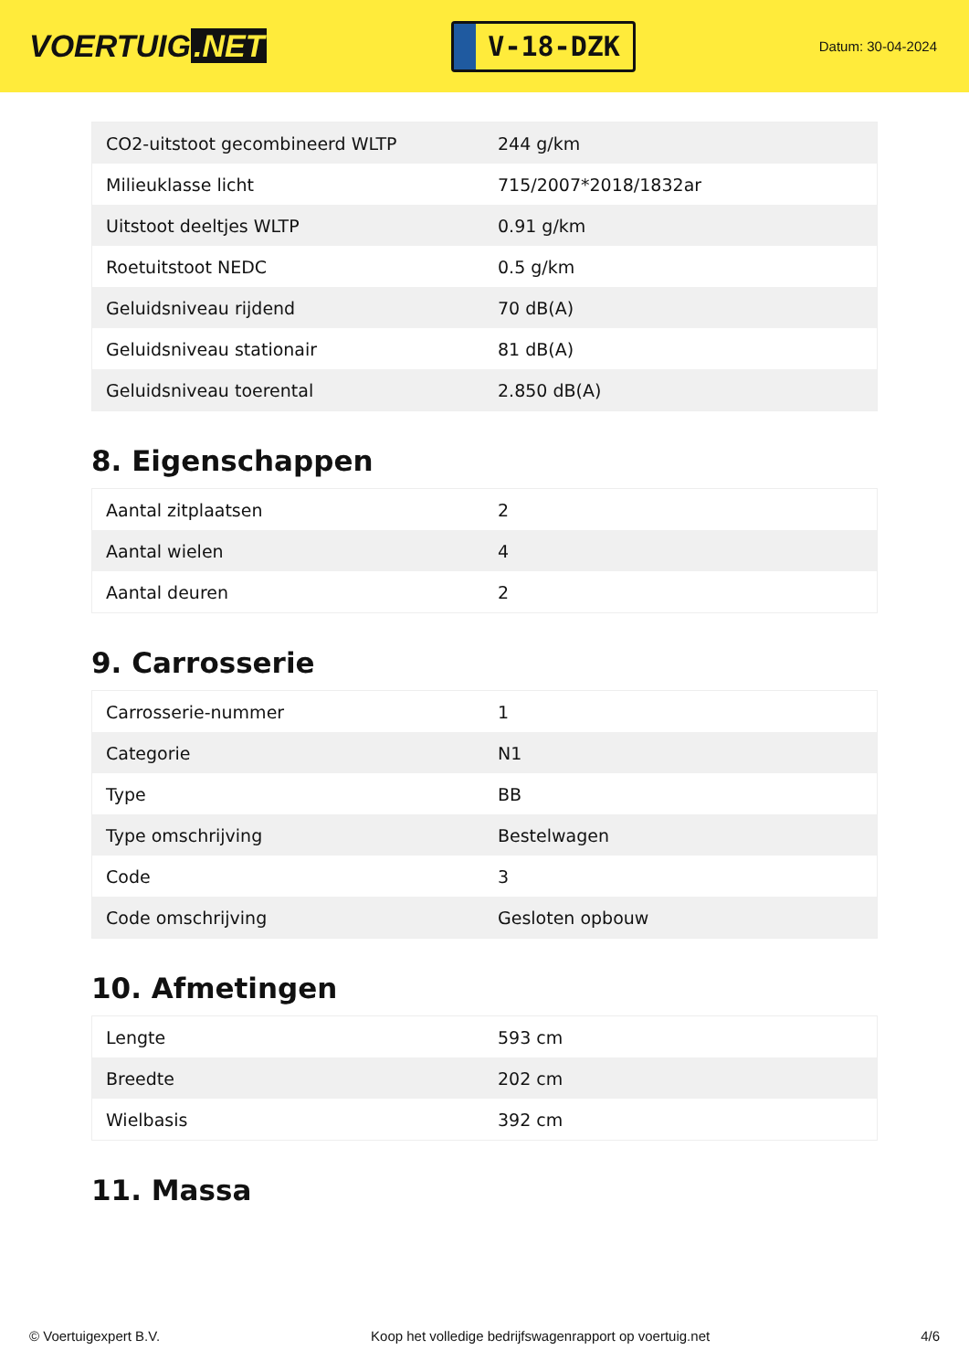VOERTUIG.NET
V-18-DZK
Datum: 30-04-2024
| CO2-uitstoot gecombineerd WLTP | 244 g/km |
| Milieuklasse licht | 715/2007*2018/1832ar |
| Uitstoot deeltjes WLTP | 0.91 g/km |
| Roetuitstoot NEDC | 0.5 g/km |
| Geluidsniveau rijdend | 70 dB(A) |
| Geluidsniveau stationair | 81 dB(A) |
| Geluidsniveau toerental | 2.850 dB(A) |
8. Eigenschappen
| Aantal zitplaatsen | 2 |
| Aantal wielen | 4 |
| Aantal deuren | 2 |
9. Carrosserie
| Carrosserie-nummer | 1 |
| Categorie | N1 |
| Type | BB |
| Type omschrijving | Bestelwagen |
| Code | 3 |
| Code omschrijving | Gesloten opbouw |
10. Afmetingen
| Lengte | 593 cm |
| Breedte | 202 cm |
| Wielbasis | 392 cm |
11. Massa
© Voertuigexpert B.V. Koop het volledige bedrijfswagenrapport op voertuig.net 4/6